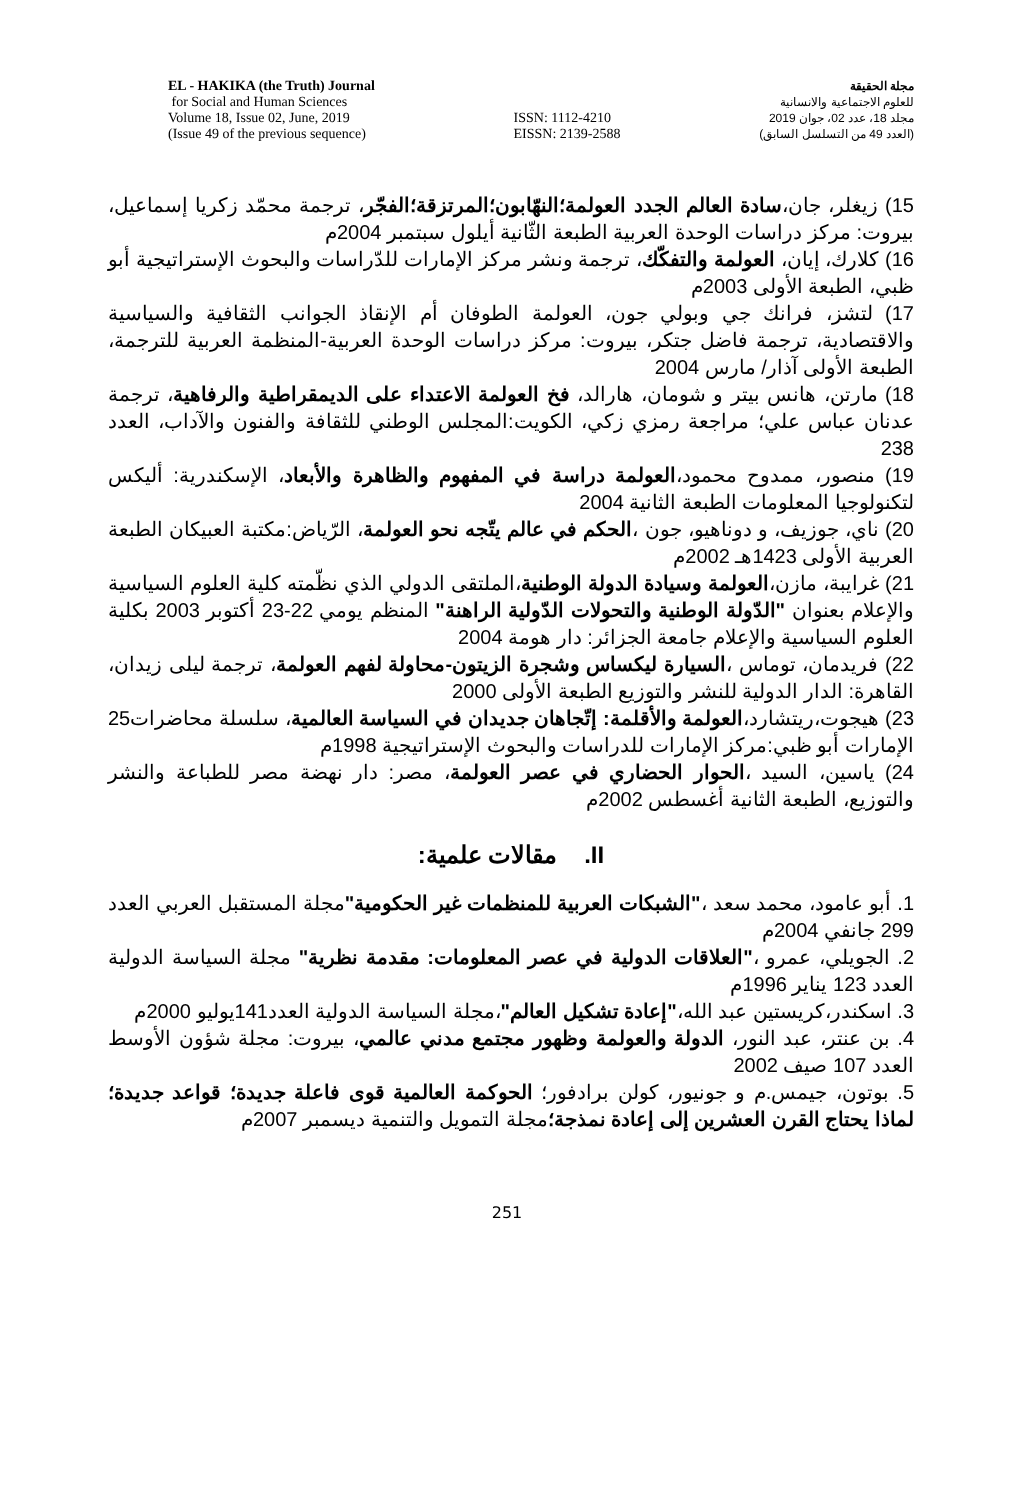EL - HAKIKA (the Truth) Journal
for Social and Human Sciences
Volume 18, Issue 02, June, 2019
(Issue 49 of the previous sequence)
ISSN: 1112-4210
EISSN: 2139-2588
مجلة الحقيقة
للعلوم الاجتماعية والانسانية
مجلد 18، عدد 02، جوان 2019
(العدد 49 من التسلسل السابق)
15) زيغلر، جان،سادة العالم الجدد العولمة؛النهّابون؛المرتزقة؛الفجّر، ترجمة محمّد زكريا إسماعيل، بيروت: مركز دراسات الوحدة العربية الطبعة الثّانية أيلول سبتمبر 2004م
16) كلارك، إيان، العولمة والتفكّك، ترجمة ونشر مركز الإمارات للدّراسات والبحوث الإستراتيجية أبو ظبي، الطبعة الأولى 2003م
17) لتشز، فرانك جي وبولي جون، العولمة الطوفان أم الإنقاذ الجوانب الثقافية والسياسية والاقتصادية، ترجمة فاضل جتكر، بيروت: مركز دراسات الوحدة العربية-المنظمة العربية للترجمة، الطبعة الأولى آذار/ مارس 2004
18) مارتن، هانس بيتر و شومان، هارالد، فخ العولمة الاعتداء على الديمقراطية والرفاهية، ترجمة عدنان عباس علي؛ مراجعة رمزي زكي، الكويت:المجلس الوطني للثقافة والفنون والآداب، العدد 238
19) منصور، ممدوح محمود،العولمة دراسة في المفهوم والظاهرة والأبعاد، الإسكندرية: أليكس لتكنولوجيا المعلومات الطبعة الثانية 2004
20) ناي، جوزيف، و دوناهيو، جون ،الحكم في عالم يتّجه نحو العولمة، الرّياض:مكتبة العبيكان الطبعة العربية الأولى 1423هـ 2002م
21) غرايبة، مازن،العولمة وسيادة الدولة الوطنية،الملتقى الدولي الذي نظّمته كلية العلوم السياسية والإعلام بعنوان "الدّولة الوطنية والتحولات الدّولية الراهنة" المنظم يومي 22-23 أكتوبر 2003 بكلية العلوم السياسية والإعلام جامعة الجزائر: دار هومة 2004
22) فريدمان، توماس ،السيارة ليكساس وشجرة الزيتون-محاولة لفهم العولمة، ترجمة ليلى زيدان، القاهرة: الدار الدولية للنشر والتوزيع الطبعة الأولى 2000
23) هيجوت،ريتشارد،العولمة والأقلمة: إتّجاهان جديدان في السياسة العالمية، سلسلة محاضرات25 الإمارات أبو ظبي:مركز الإمارات للدراسات والبحوث الإستراتيجية 1998م
24) ياسين، السيد ،الحوار الحضاري في عصر العولمة، مصر: دار نهضة مصر للطباعة والنشر والتوزيع، الطبعة الثانية أغسطس 2002م
II. مقالات علمية:
1. أبو عامود، محمد سعد ،"الشبكات العربية للمنظمات غير الحكومية"مجلة المستقبل العربي العدد 299 جانفي 2004م
2. الجويلي، عمرو ،"العلاقات الدولية في عصر المعلومات: مقدمة نظرية" مجلة السياسة الدولية العدد 123 يناير 1996م
3. اسكندر،كريستين عبد الله،"إعادة تشكيل العالم"،مجلة السياسة الدولية العدد141يوليو 2000م
4. بن عنتر، عبد النور، الدولة والعولمة وظهور مجتمع مدني عالمي، بيروت: مجلة شؤون الأوسط العدد 107 صيف 2002
5. بوتون، جيمس.م و جونيور، كولن برادفور؛ الحوكمة العالمية قوى فاعلة جديدة؛ قواعد جديدة؛ لماذا يحتاج القرن العشرين إلى إعادة نمذجة؛مجلة التمويل والتنمية ديسمبر 2007م
251